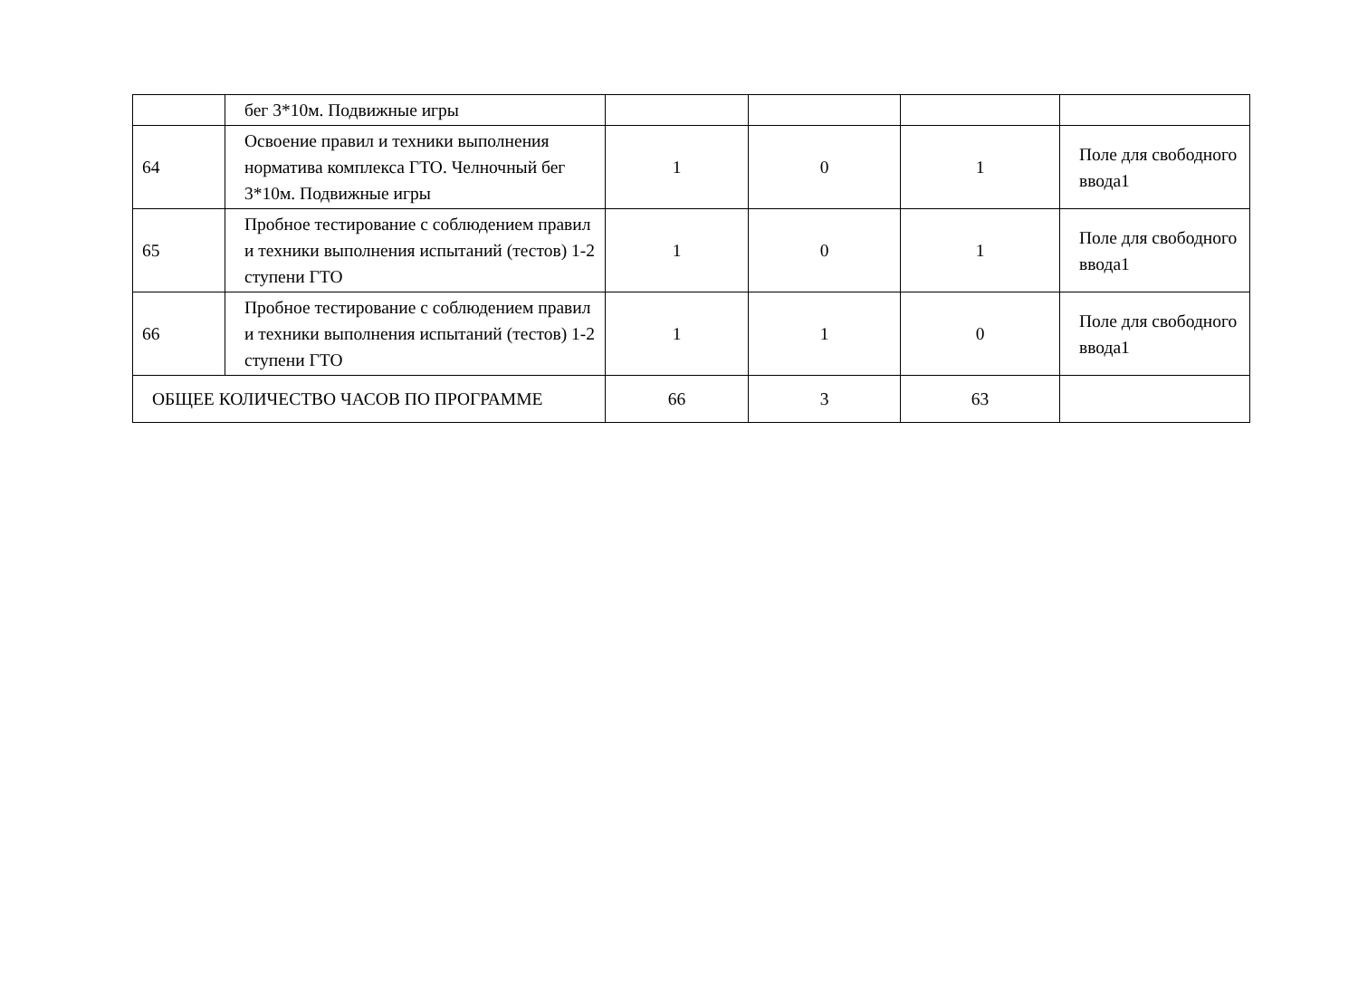| | бег 3*10м. Подвижные игры | | | | |
| 64 | Освоение правил и техники выполнения норматива комплекса ГТО. Челночный бег 3*10м. Подвижные игры | 1 | 0 | 1 | Поле для свободного ввода1 |
| 65 | Пробное тестирование с соблюдением правил и техники выполнения испытаний (тестов) 1-2 ступени ГТО | 1 | 0 | 1 | Поле для свободного ввода1 |
| 66 | Пробное тестирование с соблюдением правил и техники выполнения испытаний (тестов) 1-2 ступени ГТО | 1 | 1 | 0 | Поле для свободного ввода1 |
| ОБЩЕЕ КОЛИЧЕСТВО ЧАСОВ ПО ПРОГРАММЕ | | 66 | 3 | 63 | |